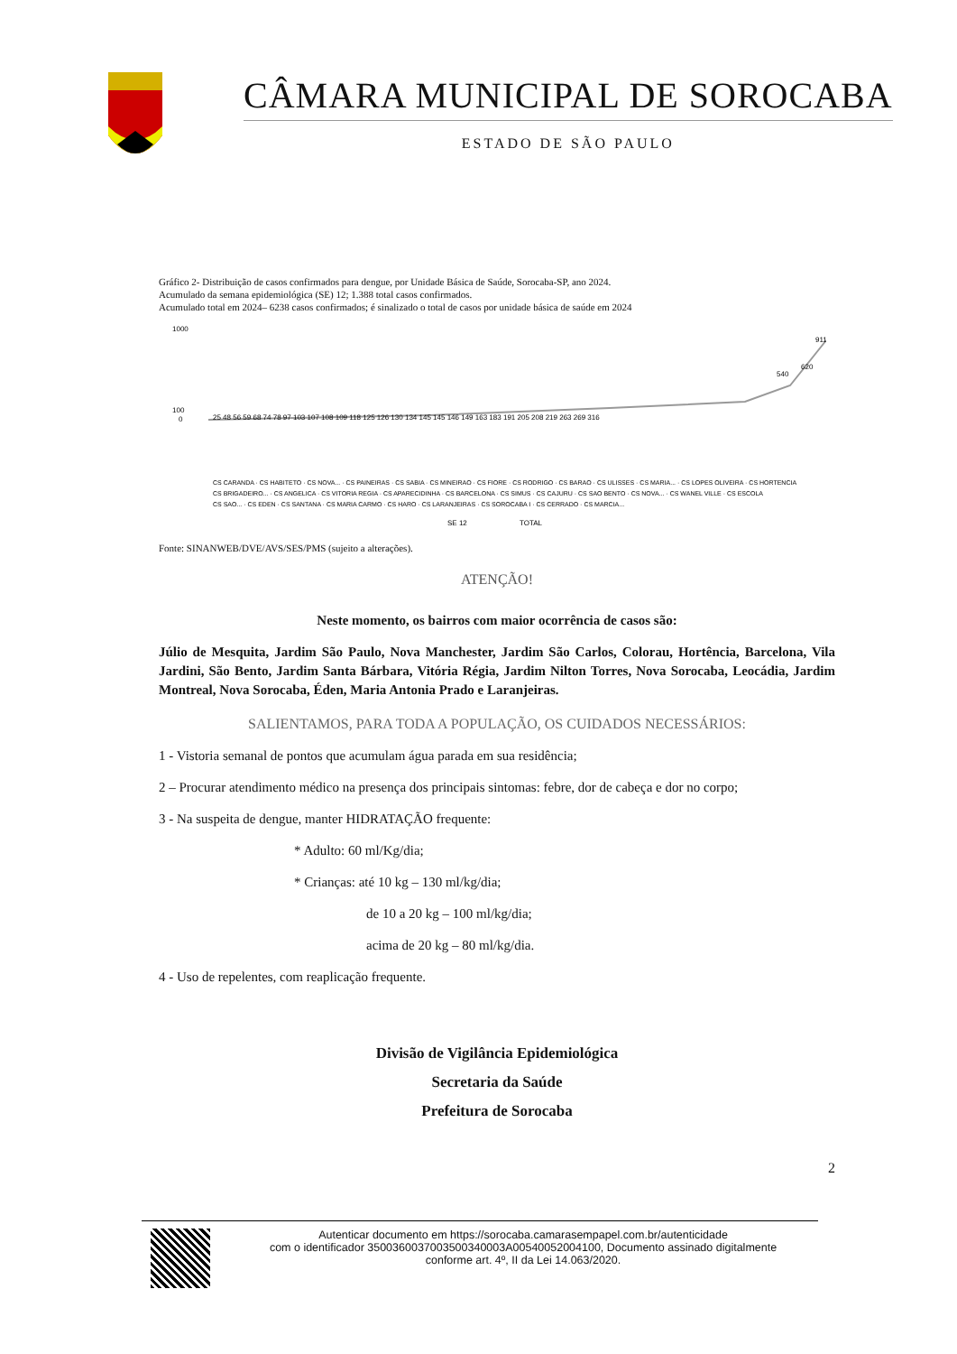CÂMARA MUNICIPAL DE SOROCABA
ESTADO DE SÃO PAULO
Gráfico 2- Distribuição de casos confirmados para dengue, por Unidade Básica de Saúde, Sorocaba-SP, ano 2024.
Acumulado da semana epidemiológica (SE) 12; 1.388 total casos confirmados.
Acumulado total em 2024– 6238 casos confirmados; é sinalizado o total de casos por unidade básica de saúde em 2024
1000
100
0
25 48 56 59 68 74 78 97 103 107 108 109 118 125 126 130 134 145 145 146 149 163 183 191 205 208 219 263 269 316
540
620
911
CS CARANDA · CS HABITETO · CS NOVA... · CS PAINEIRAS · CS SABIA · CS MINEIRAO · CS FIORE · CS RODRIGO · CS BARAO · CS ULISSES · CS MARIA... · CS LOPES OLIVEIRA · CS HORTENCIA
CS BRIGADEIRO... · CS ANGELICA · CS VITORIA REGIA · CS APARECIDINHA · CS BARCELONA · CS SIMUS · CS CAJURU · CS SAO BENTO · CS NOVA... · CS WANEL VILLE · CS ESCOLA
CS SAO... · CS EDEN · CS SANTANA · CS MARIA CARMO · CS HARO · CS LARANJEIRAS · CS SOROCABA I · CS CERRADO · CS MARCIA...
SE 12
TOTAL
Fonte: SINANWEB/DVE/AVS/SES/PMS (sujeito a alterações).
ATENÇÃO!
Neste momento, os bairros com maior ocorrência de casos são:
Júlio de Mesquita, Jardim São Paulo, Nova Manchester, Jardim São Carlos, Colorau, Hortência, Barcelona, Vila Jardini, São Bento, Jardim Santa Bárbara, Vitória Régia, Jardim Nilton Torres, Nova Sorocaba, Leocádia, Jardim Montreal, Nova Sorocaba, Éden, Maria Antonia Prado e Laranjeiras.
SALIENTAMOS, PARA TODA A POPULAÇÃO, OS CUIDADOS NECESSÁRIOS:
1 - Vistoria semanal de pontos que acumulam água parada em sua residência;
2 – Procurar atendimento médico na presença dos principais sintomas: febre, dor de cabeça e dor no corpo;
3 - Na suspeita de dengue, manter HIDRATAÇÃO frequente:
* Adulto: 60 ml/Kg/dia;
* Crianças: até 10 kg – 130 ml/kg/dia;
de 10 a 20 kg – 100 ml/kg/dia;
acima de 20 kg – 80 ml/kg/dia.
4 - Uso de repelentes, com reaplicação frequente.
Divisão de Vigilância Epidemiológica
Secretaria da Saúde
Prefeitura de Sorocaba
2
Autenticar documento em https://sorocaba.camarasempapel.com.br/autenticidade
com o identificador 3500360037003500340003A00540052004100, Documento assinado digitalmente
conforme art. 4º, II da Lei 14.063/2020.